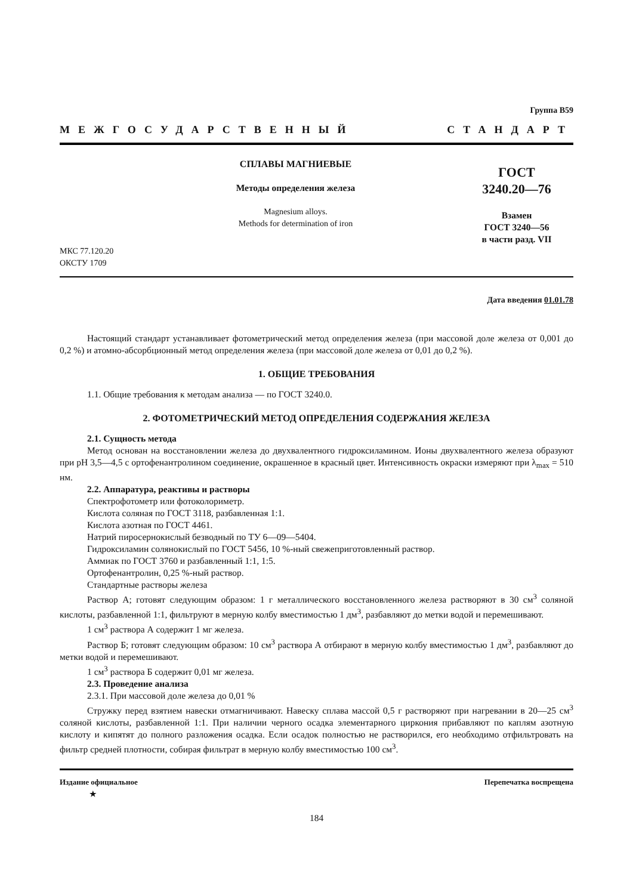Группа В59
МЕЖГОСУДАРСТВЕННЫЙ СТАНДАРТ
СПЛАВЫ МАГНИЕВЫЕ
Методы определения железа
Magnesium alloys.
Methods for determination of iron
МКС 77.120.20
ОКСТУ 1709
ГОСТ
3240.20—76
Взамен
ГОСТ 3240—56
в части разд. VII
Дата введения 01.01.78
Настоящий стандарт устанавливает фотометрический метод определения железа (при массовой доле железа от 0,001 до 0,2 %) и атомно-абсорбционный метод определения железа (при массовой доле железа от 0,01 до 0,2 %).
1. ОБЩИЕ ТРЕБОВАНИЯ
1.1. Общие требования к методам анализа — по ГОСТ 3240.0.
2. ФОТОМЕТРИЧЕСКИЙ МЕТОД ОПРЕДЕЛЕНИЯ СОДЕРЖАНИЯ ЖЕЛЕЗА
2.1. Сущность метода
Метод основан на восстановлении железа до двухвалентного гидроксиламином. Ионы двухвалентного железа образуют при pH 3,5—4,5 с ортофенантролином соединение, окрашенное в красный цвет. Интенсивность окраски измеряют при λ<sub>max</sub> = 510 нм.
2.2. Аппаратура, реактивы и растворы
Спектрофотометр или фотоколориметр.
Кислота соляная по ГОСТ 3118, разбавленная 1:1.
Кислота азотная по ГОСТ 4461.
Натрий пиросернокислый безводный по ТУ 6—09—5404.
Гидроксиламин солянокислый по ГОСТ 5456, 10 %-ный свежеприготовленный раствор.
Аммиак по ГОСТ 3760 и разбавленный 1:1, 1:5.
Ортофенантролин, 0,25 %-ный раствор.
Стандартные растворы железа
Раствор А; готовят следующим образом: 1 г металлического восстановленного железа растворяют в 30 см<sup>3</sup> соляной кислоты, разбавленной 1:1, фильтруют в мерную колбу вместимостью 1 дм<sup>3</sup>, разбавляют до метки водой и перемешивают.
1 см<sup>3</sup> раствора А содержит 1 мг железа.
Раствор Б; готовят следующим образом: 10 см<sup>3</sup> раствора А отбирают в мерную колбу вместимостью 1 дм<sup>3</sup>, разбавляют до метки водой и перемешивают.
1 см<sup>3</sup> раствора Б содержит 0,01 мг железа.
2.3. Проведение анализа
2.3.1. При массовой доле железа до 0,01 %
Стружку перед взятием навески отмагничивают. Навеску сплава массой 0,5 г растворяют при нагревании в 20—25 см<sup>3</sup> соляной кислоты, разбавленной 1:1. При наличии черного осадка элементарного циркония прибавляют по каплям азотную кислоту и кипятят до полного разложения осадка. Если осадок полностью не растворился, его необходимо отфильтровать на фильтр средней плотности, собирая фильтрат в мерную колбу вместимостью 100 см<sup>3</sup>.
Издание официальное
★ Перепечатка воспрещена
184